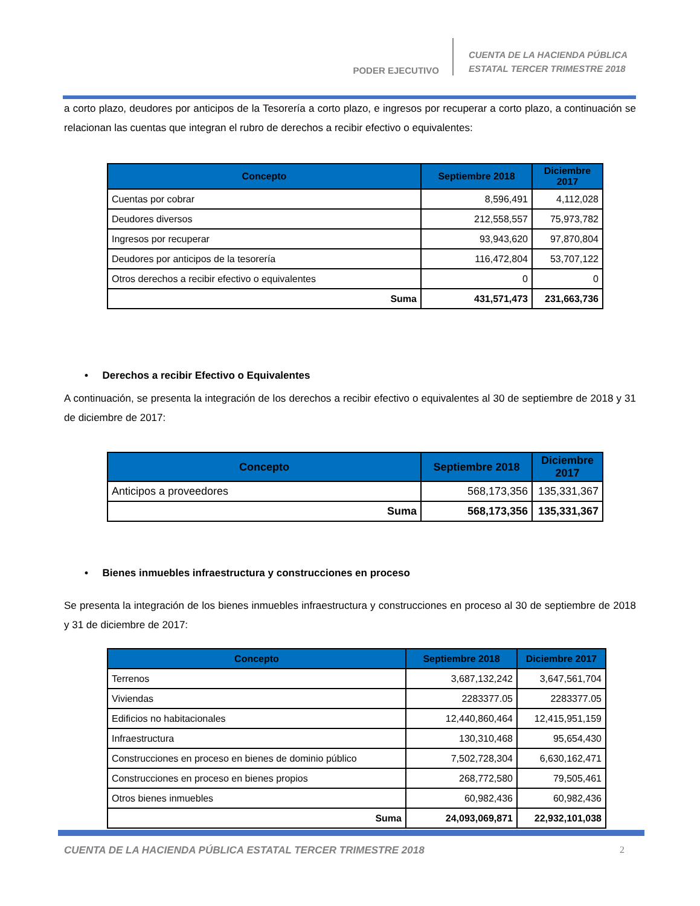PODER EJECUTIVO
CUENTA DE LA HACIENDA PÚBLICA
ESTATAL TERCER TRIMESTRE 2018
a corto plazo, deudores por anticipos de la Tesorería a corto plazo, e ingresos por recuperar a corto plazo, a continuación se relacionan las cuentas que integran el rubro de derechos a recibir efectivo o equivalentes:
| Concepto | Septiembre 2018 | Diciembre 2017 |
| --- | --- | --- |
| Cuentas por cobrar | 8,596,491 | 4,112,028 |
| Deudores diversos | 212,558,557 | 75,973,782 |
| Ingresos por recuperar | 93,943,620 | 97,870,804 |
| Deudores por anticipos de la tesorería | 116,472,804 | 53,707,122 |
| Otros derechos a recibir efectivo o equivalentes | 0 | 0 |
| Suma | 431,571,473 | 231,663,736 |
• Derechos a recibir Efectivo o Equivalentes
A continuación, se presenta la integración de los derechos a recibir efectivo o equivalentes al 30 de septiembre de 2018 y 31 de diciembre de 2017:
| Concepto | Septiembre 2018 | Diciembre 2017 |
| --- | --- | --- |
| Anticipos a proveedores | 568,173,356 | 135,331,367 |
| Suma | 568,173,356 | 135,331,367 |
• Bienes inmuebles infraestructura y construcciones en proceso
Se presenta la integración de los bienes inmuebles infraestructura y construcciones en proceso al 30 de septiembre de 2018 y 31 de diciembre de 2017:
| Concepto | Septiembre 2018 | Diciembre 2017 |
| --- | --- | --- |
| Terrenos | 3,687,132,242 | 3,647,561,704 |
| Viviendas | 2283377.05 | 2283377.05 |
| Edificios no habitacionales | 12,440,860,464 | 12,415,951,159 |
| Infraestructura | 130,310,468 | 95,654,430 |
| Construcciones en proceso en bienes de dominio público | 7,502,728,304 | 6,630,162,471 |
| Construcciones en proceso en bienes propios | 268,772,580 | 79,505,461 |
| Otros bienes inmuebles | 60,982,436 | 60,982,436 |
| Suma | 24,093,069,871 | 22,932,101,038 |
CUENTA DE LA HACIENDA PÚBLICA ESTATAL TERCER TRIMESTRE 2018 2